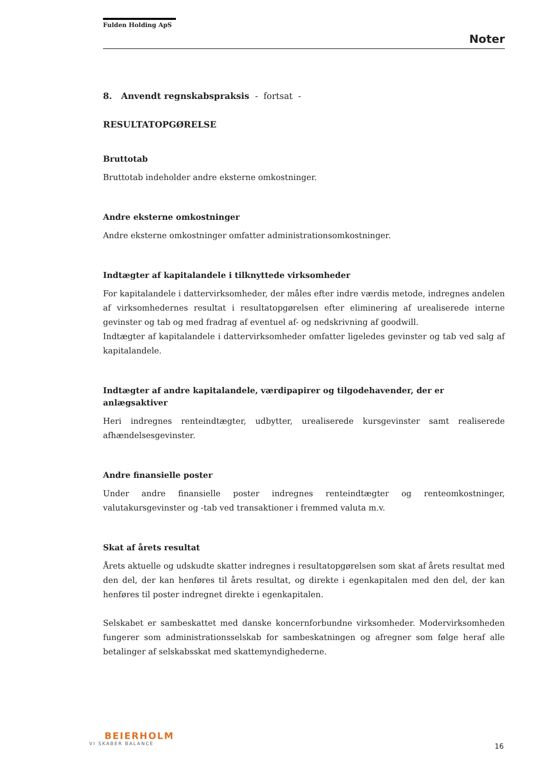Fulden Holding ApS
Noter
8. Anvendt regnskabspraksis - fortsat -
RESULTATOPGØRELSE
Bruttotab
Bruttotab indeholder andre eksterne omkostninger.
Andre eksterne omkostninger
Andre eksterne omkostninger omfatter administrationsomkostninger.
Indtægter af kapitalandele i tilknyttede virksomheder
For kapitalandele i dattervirksomheder, der måles efter indre værdis metode, indregnes andelen af virksomhedernes resultat i resultatopgørelsen efter eliminering af urealiserede interne gevinster og tab og med fradrag af eventuel af- og nedskrivning af goodwill.
Indtægter af kapitalandele i dattervirksomheder omfatter ligeledes gevinster og tab ved salg af kapitalandele.
Indtægter af andre kapitalandele, værdipapirer og tilgodehavender, der er anlægsaktiver
Heri indregnes renteindtægter, udbytter, urealiserede kursgevinster samt realiserede afhændelsesgevinster.
Andre finansielle poster
Under andre finansielle poster indregnes renteindtægter og renteomkostninger, valutakursgevinster og -tab ved transaktioner i fremmed valuta m.v.
Skat af årets resultat
Årets aktuelle og udskudte skatter indregnes i resultatopgørelsen som skat af årets resultat med den del, der kan henføres til årets resultat, og direkte i egenkapitalen med den del, der kan henføres til poster indregnet direkte i egenkapitalen.
Selskabet er sambeskattet med danske koncernforbundne virksomheder. Modervirksomheden fungerer som administrationsselskab for sambeskatningen og afregner som følge heraf alle betalinger af selskabsskat med skattemyndighederne.
BEIERHOLM
VI SKABER BALANCE
16